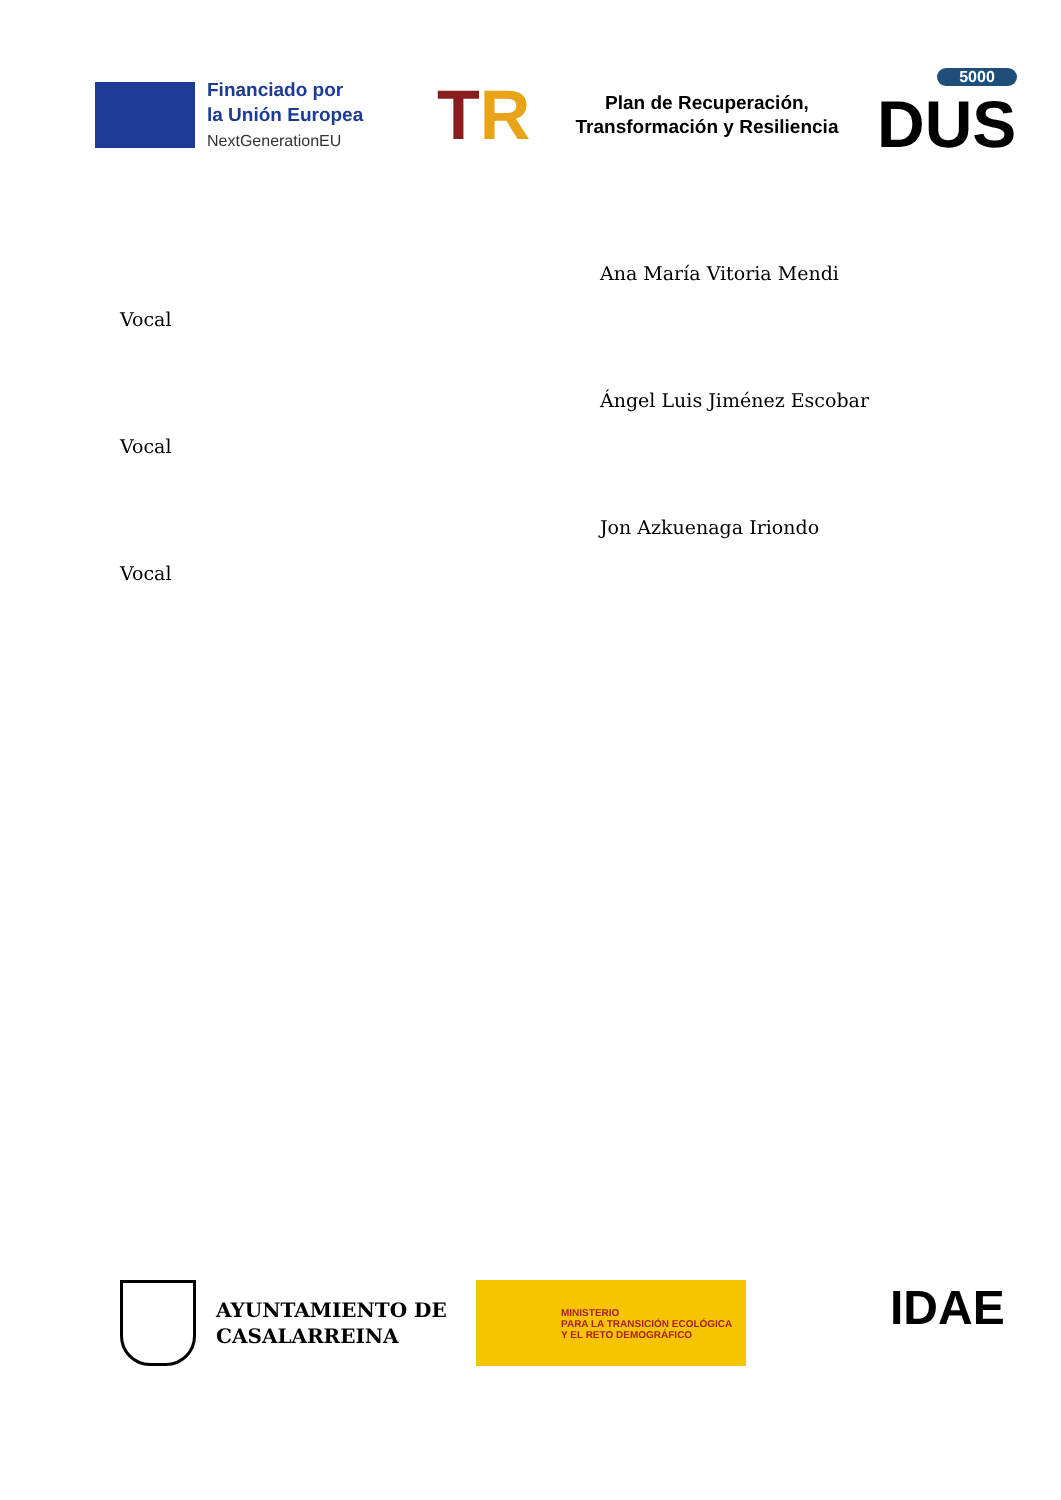Financiado por
la Unión Europea
NextGenerationEU
TR
Plan de Recuperación,
Transformación y Resiliencia
5000
DUS
Vocal
Ana María Vitoria Mendi
Vocal
Ángel Luis Jiménez Escobar
Vocal
Jon Azkuenaga Iriondo
AYUNTAMIENTO DE CASALARREINA
MINISTERIO
PARA LA TRANSICIÓN ECOLÓGICA
Y EL RETO DEMOGRÁFICO
IDAE